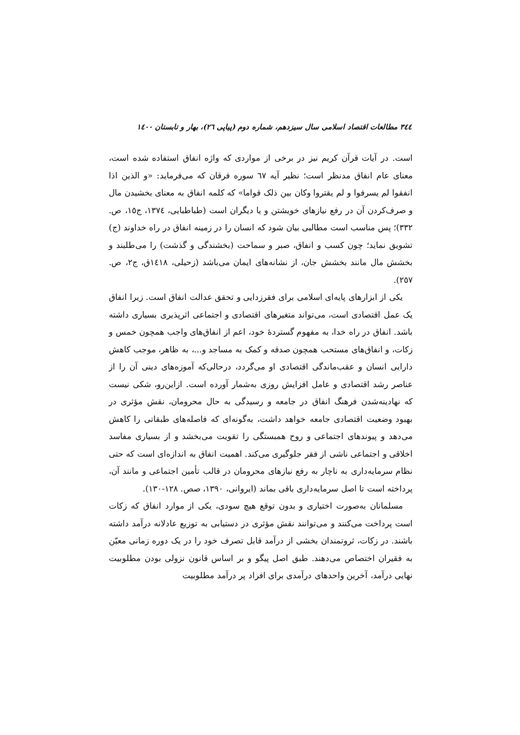۳٤٤ مطالعات اقتصاد اسلامی سال سیزدهم، شماره دوم (پیاپی ٢٦)، بهار و تابستان ١٤٠٠
است. در آیات قرآن کریم نیز در برخی از مواردی که واژه انفاق استفاده شده است، معنای عام انفاق مدنظر است؛ نظیر آیه ٦٧ سوره فرقان که می‌فرماید: «و الذین اذا انفقوا لم یسرفوا و لم یقتروا وکان بین ذلک قواما» که کلمه انفاق به معنای بخشیدن مال و صرف‌کردن آن در رفع نیازهای خویشتن و یا دیگران است (طباطبایی، ١٣٧٤، ج١٥، ص. ٣٣٢)؛ پس مناسب است مطالبی بیان شود که انسان را در زمینه انفاق در راه خداوند (ج) تشویق نماید؛ چون کسب و انفاق، صبر و سماحت (بخشندگی و گذشت) را می‌طلبند و بخشش مال مانند بخشش جان، از نشانه‌های ایمان می‌باشد (زحیلی، ١٤١٨ق، ج٢، ص. ٢٥٧).
یکی از ابزارهای پایه‌ای اسلامی برای فقرزدایی و تحقق عدالت انفاق است. زیرا انفاق یک عمل اقتصادی است، می‌تواند متغیرهای اقتصادی و اجتماعی اثرپذیری بسیاری داشته باشد. انفاق در راه خدا، به مفهوم گستردهٔ خود، اعم از انفاق‌های واجب همچون خمس و زکات، و انفاق‌های مستحب همچون صدقه و کمک به مساجد و...، به ظاهر، موجب کاهش دارایی انسان و عقب‌ماندگی اقتصادی او می‌گردد، درحالی‌که آموزه‌های دینی آن را از عناصر رشد اقتصادی و عامل افزایش روزی به‌شمار آورده است. ازاین‌رو، شکی نیست که نهادینه‌شدن فرهنگ انفاق در جامعه و رسیدگی به حال محرومان، نقش مؤثری در بهبود وضعیت اقتصادی جامعه خواهد داشت، به‌گونه‌ای که فاصله‌های طبقاتی را کاهش می‌دهد و پیوندهای اجتماعی و روح همبستگی را تقویت می‌بخشد و از بسیاری مفاسد اخلاقی و اجتماعی ناشی از فقر جلوگیری می‌کند. اهمیت انفاق به اندازه‌ای است که حتی نظام سرمایه‌داری به ناچار به رفع نیازهای محرومان در قالب تأمین اجتماعی و مانند آن، پرداخته است تا اصل سرمایه‌داری باقی بماند (ایروانی، ١٣٩٠، صص. ١٢٨-١٣٠).
مسلمانان به‌صورت اختیاری و بدون توقع هیچ سودی، یکی از موارد انفاق که زکات است پرداخت می‌کنند و می‌توانند نقش مؤثری در دستیابی به توزیع عادلانه درآمد داشته باشند. در زکات، ثروتمندان بخشی از درآمد قابل تصرف خود را در یک دوره زمانی معیّن به فقیران اختصاص می‌دهند. طبق اصل پیگو و بر اساس قانون نزولی بودن مطلوبیت نهایی درآمد، آخرین واحدهای درآمدی برای افراد پر درآمد مطلوبیت